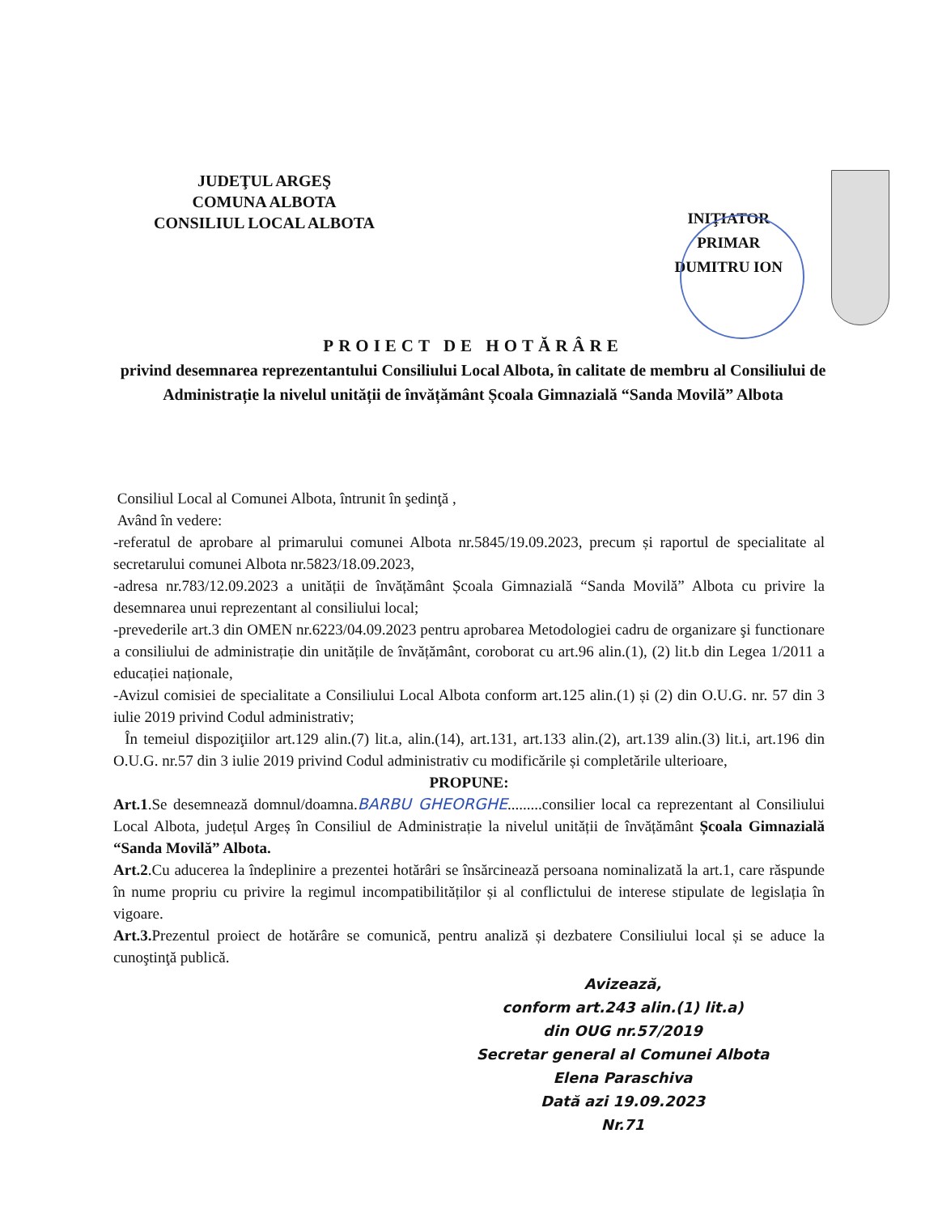JUDEŢUL ARGEŞ
COMUNA ALBOTA
CONSILIUL LOCAL ALBOTA
INIŢIATOR
PRIMAR
DUMITRU ION
PROIECT DE HOTĂRÂRE
privind desemnarea reprezentantului Consiliului Local Albota, în calitate de membru al Consiliului de Administrație la nivelul unității de învățământ Școala Gimnazială “Sanda Movilă” Albota
Consiliul Local al Comunei Albota, întrunit în şedinţă ,
Având în vedere:
-referatul de aprobare al primarului comunei Albota nr.5845/19.09.2023, precum și raportul de specialitate al secretarului comunei Albota nr.5823/18.09.2023,
-adresa nr.783/12.09.2023 a unității de învățământ Școala Gimnazială “Sanda Movilă” Albota cu privire la desemnarea unui reprezentant al consiliului local;
-prevederile art.3 din OMEN nr.6223/04.09.2023 pentru aprobarea Metodologiei cadru de organizare şi functionare a consiliului de administrație din unitățile de învățământ, coroborat cu art.96 alin.(1), (2) lit.b din Legea 1/2011 a educației naționale,
-Avizul comisiei de specialitate a Consiliului Local Albota conform art.125 alin.(1) și (2) din O.U.G. nr. 57 din 3 iulie 2019 privind Codul administrativ;
În temeiul dispoziţiilor art.129 alin.(7) lit.a, alin.(14), art.131, art.133 alin.(2), art.139 alin.(3) lit.i, art.196 din O.U.G. nr.57 din 3 iulie 2019 privind Codul administrativ cu modificările și completările ulterioare,
PROPUNE:
Art.1.Se desemnează domnul/doamna.BARBU GHEORGHE.........consilier local ca reprezentant al Consiliului Local Albota, județul Argeș în Consiliul de Administrație la nivelul unității de învățământ Școala Gimnazială “Sanda Movilă” Albota.
Art.2.Cu aducerea la îndeplinire a prezentei hotărâri se însărcinează persoana nominalizată la art.1, care răspunde în nume propriu cu privire la regimul incompatibilităților și al conflictului de interese stipulate de legislația în vigoare.
Art.3. Prezentul proiect de hotărâre se comunică, pentru analiză și dezbatere Consiliului local și se aduce la cunoştinţă publică.
Avizează,
conform art.243 alin.(1) lit.a)
din OUG nr.57/2019
Secretar general al Comunei Albota
Elena Paraschiva
Dată azi 19.09.2023
Nr.71